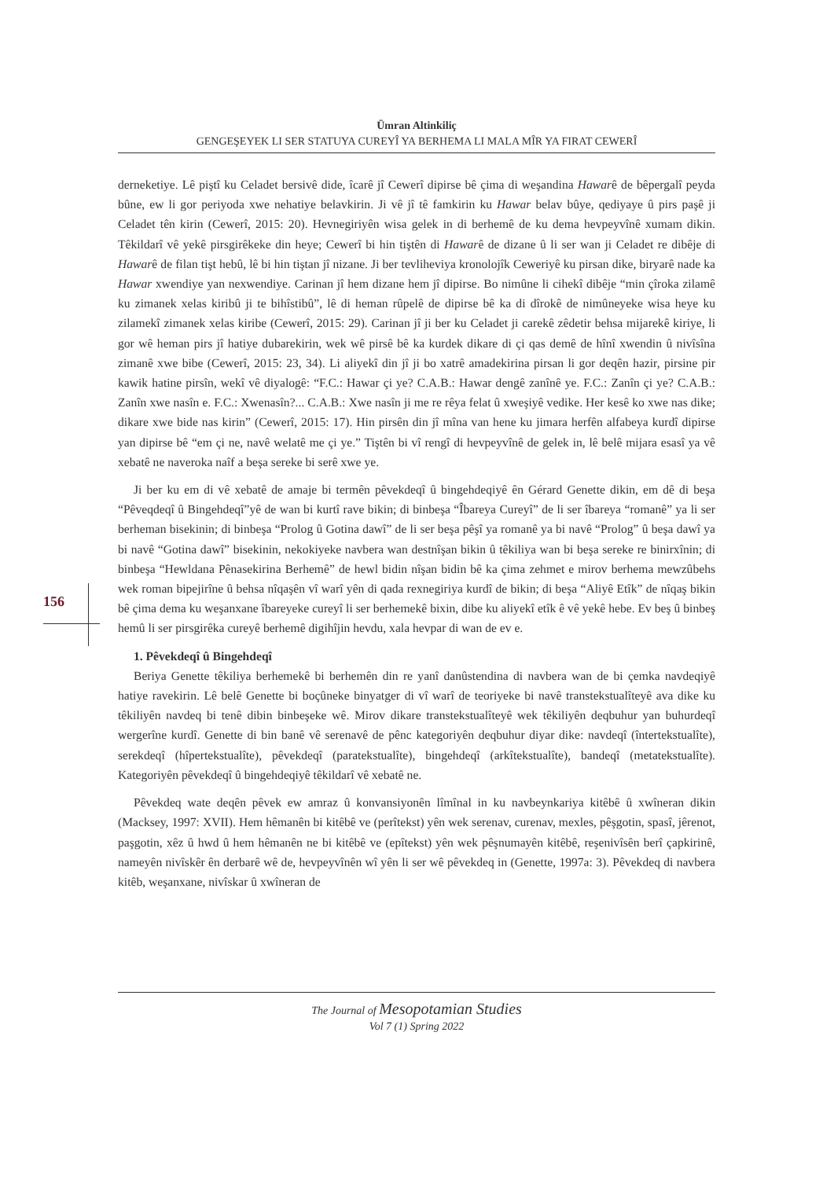Ümran Altinkiliç
GENGEŞEYEK LI SER STATUYA CUREYÎ YA BERHEMA LI MALA MÎR YA FIRAT CEWERÎ
156
derneketiye. Lê piştî ku Celadet bersivê dide, îcarê jî Cewerî dipirse bê çima di weşandina Hawarê de bêpergalî peyda bûne, ew li gor periyoda xwe nehatiye belavkirin. Ji vê jî tê famkirin ku Hawar belav bûye, qediyaye û pirs paşê ji Celadet tên kirin (Cewerî, 2015: 20). Hevnegiriyên wisa gelek in di berhemê de ku dema hevpeyvînê xumam dikin. Têkildarî vê yekê pirsgirêkeke din heye; Cewerî bi hin tiştên di Hawarê de dizane û li ser wan ji Celadet re dibêje di Hawarê de filan tişt hebû, lê bi hin tiştan jî nizane. Ji ber tevliheviya kronolojîk Ceweriyê ku pirsan dike, biryarê nade ka Hawar xwendiye yan nexwendiye. Carinan jî hem dizane hem jî dipirse. Bo nimûne li cihekî dibêje “min çîroka zilamê ku zimanek xelas kiribû ji te bihîstibû”, lê di heman rûpelê de dipirse bê ka di dîrokê de nimûneyeke wisa heye ku zilamekî zimanek xelas kiribe (Cewerî, 2015: 29). Carinan jî ji ber ku Celadet ji carekê zêdetir behsa mijarekê kiriye, li gor wê heman pirs jî hatiye dubarekirin, wek wê pirsê bê ka kurdek dikare di çi qas demê de hînî xwendin û nivîsîna zimanê xwe bibe (Cewerî, 2015: 23, 34). Li aliyekî din jî ji bo xatrê amadekirina pirsan li gor deqên hazir, pirsine pir kawik hatine pirsîn, wekî vê diyalogê: “F.C.: Hawar çi ye? C.A.B.: Hawar dengê zanînê ye. F.C.: Zanîn çi ye? C.A.B.: Zanîn xwe nasîn e. F.C.: Xwenasîn?... C.A.B.: Xwe nasîn ji me re rêya felat û xweşiyê vedike. Her kesê ko xwe nas dike; dikare xwe bide nas kirin” (Cewerî, 2015: 17). Hin pirsên din jî mîna van hene ku jimara herfên alfabeya kurdî dipirse yan dipirse bê “em çi ne, navê welatê me çi ye.” Tiştên bi vî rengî di hevpeyvînê de gelek in, lê belê mijara esasî ya vê xebatê ne naveroka naîf a beşa sereke bi serê xwe ye.
Ji ber ku em di vê xebatê de amaje bi termên pêvekdeqî û bingehdeqiyê ên Gérard Genette dikin, em dê di beşa “Pêveqdeqî û Bingehdeqî”yê de wan bi kurtî rave bikin; di binbeşa “Îbareya Cureyî” de li ser îbareya “romanê” ya li ser berheman bisekinin; di binbeşa “Prolog û Gotina dawî” de li ser beşa pêşî ya romanê ya bi navê “Prolog” û beşa dawî ya bi navê “Gotina dawî” bisekinin, nekokiyeke navbera wan destnîşan bikin û têkiliya wan bi beşa sereke re binirxînin; di binbeşa “Hewldana Pênasekirina Berhemê” de hewl bidin nîşan bidin bê ka çima zehmet e mirov berhema mewzûbehs wek roman bipejirîne û behsa nîqaşên vî warî yên di qada rexnegiriya kurdî de bikin; di beşa “Aliyê Etîk” de nîqaş bikin bê çima dema ku weşanxane îbareyeke cureyî li ser berhemekê bixin, dibe ku aliyekî etîk ê vê yekê hebe. Ev beş û binbeş hemû li ser pirsgirêka cureyê berhemê digihîjin hevdu, xala hevpar di wan de ev e.
1. Pêvekdeqî û Bingehdeqî
Beriya Genette têkiliya berhemekê bi berhemên din re yanî danûstendina di navbera wan de bi çemka navdeqiyê hatiye ravekirin. Lê belê Genette bi boçûneke binyatger di vî warî de teoriyeke bi navê transtekstualîteyê ava dike ku têkiliyên navdeq bi tenê dibin binbeşeke wê. Mirov dikare transtekstualîteyê wek têkiliyên deqbuhur yan buhurdeqî wergerîne kurdî. Genette di bin banê vê serenavê de pênc kategoriyên deqbuhur diyar dike: navdeqî (întertekstualîte), serekdeqî (hîpertekstualîte), pêvekdeqî (paratekstualîte), bingehdeqî (arkîtekstualîte), bandeqî (metatekstualîte). Kategoriyên pêvekdeqî û bingehdeqiyê têkildarî vê xebatê ne.
Pêvekdeq wate deqên pêvek ew amraz û konvansiyonên lîmînal in ku navbeynkariya kitêbê û xwîneran dikin (Macksey, 1997: XVII). Hem hêmanên bi kitêbê ve (perîtekst) yên wek serenav, curenav, mexles, pêşgotin, spasî, jêrenot, paşgotin, xêz û hwd û hem hêmanên ne bi kitêbê ve (epîtekst) yên wek pêşnumayên kitêbê, reşenivîsên berî çapkirinê, nameyên nivîskêr ên derbarê wê de, hevpeyvînên wî yên li ser wê pêvekdeq in (Genette, 1997a: 3). Pêvekdeq di navbera kitêb, weşanxane, nivîskar û xwîneran de
The Journal of Mesopotamian Studies
Vol 7 (1) Spring 2022